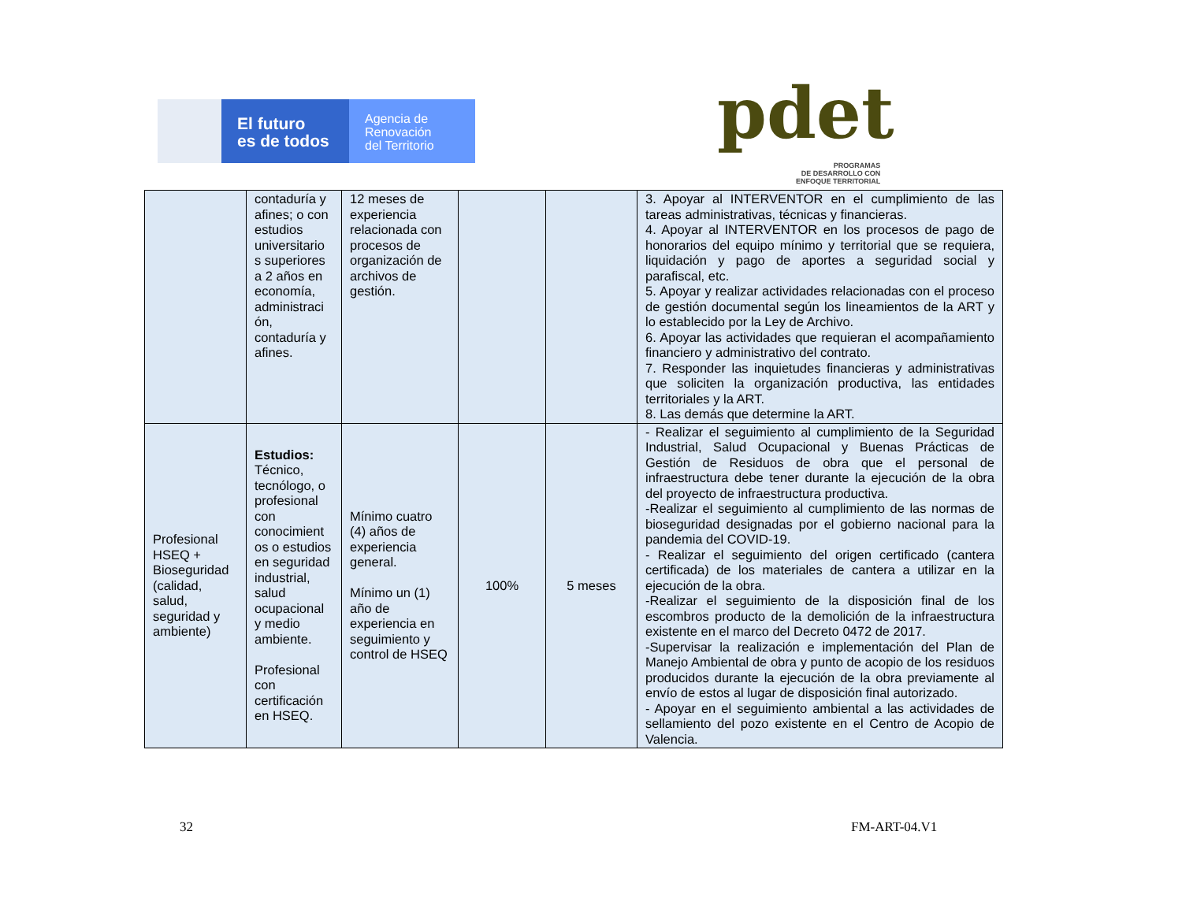El futuro
es de todos
Agencia de
Renovación
del Territorio
pdet
PROGRAMAS
DE DESARROLLO CON
ENFOQUE TERRITORIAL
| | contaduría y afines; o con estudios universitario s superiores a 2 años en economía, administraci ón, contaduría y afines. | 12 meses de experiencia relacionada con procesos de organización de archivos de gestión. | | | 3. Apoyar al INTERVENTOR en el cumplimiento de las tareas administrativas, técnicas y financieras. 4. Apoyar al INTERVENTOR en los procesos de pago de honorarios del equipo mínimo y territorial que se requiera, liquidación y pago de aportes a seguridad social y parafiscal, etc. 5. Apoyar y realizar actividades relacionadas con el proceso de gestión documental según los lineamientos de la ART y lo establecido por la Ley de Archivo. 6. Apoyar las actividades que requieran el acompañamiento financiero y administrativo del contrato. 7. Responder las inquietudes financieras y administrativas que soliciten la organización productiva, las entidades territoriales y la ART. 8. Las demás que determine la ART. |
| Profesional HSEQ + Bioseguridad (calidad, salud, seguridad y ambiente) | Estudios: Técnico, tecnólogo, o profesional con conocimient os o estudios en seguridad industrial, salud ocupacional y medio ambiente. Profesional con certificación en HSEQ. | Mínimo cuatro (4) años de experiencia general. Mínimo un (1) año de experiencia en seguimiento y control de HSEQ | 100% | 5 meses | - Realizar el seguimiento al cumplimiento de la Seguridad Industrial, Salud Ocupacional y Buenas Prácticas de Gestión de Residuos de obra que el personal de infraestructura debe tener durante la ejecución de la obra del proyecto de infraestructura productiva. -Realizar el seguimiento al cumplimiento de las normas de bioseguridad designadas por el gobierno nacional para la pandemia del COVID-19. - Realizar el seguimiento del origen certificado (cantera certificada) de los materiales de cantera a utilizar en la ejecución de la obra. -Realizar el seguimiento de la disposición final de los escombros producto de la demolición de la infraestructura existente en el marco del Decreto 0472 de 2017. -Supervisar la realización e implementación del Plan de Manejo Ambiental de obra y punto de acopio de los residuos producidos durante la ejecución de la obra previamente al envío de estos al lugar de disposición final autorizado. - Apoyar en el seguimiento ambiental a las actividades de sellamiento del pozo existente en el Centro de Acopio de Valencia. |
32 FM-ART-04.V1